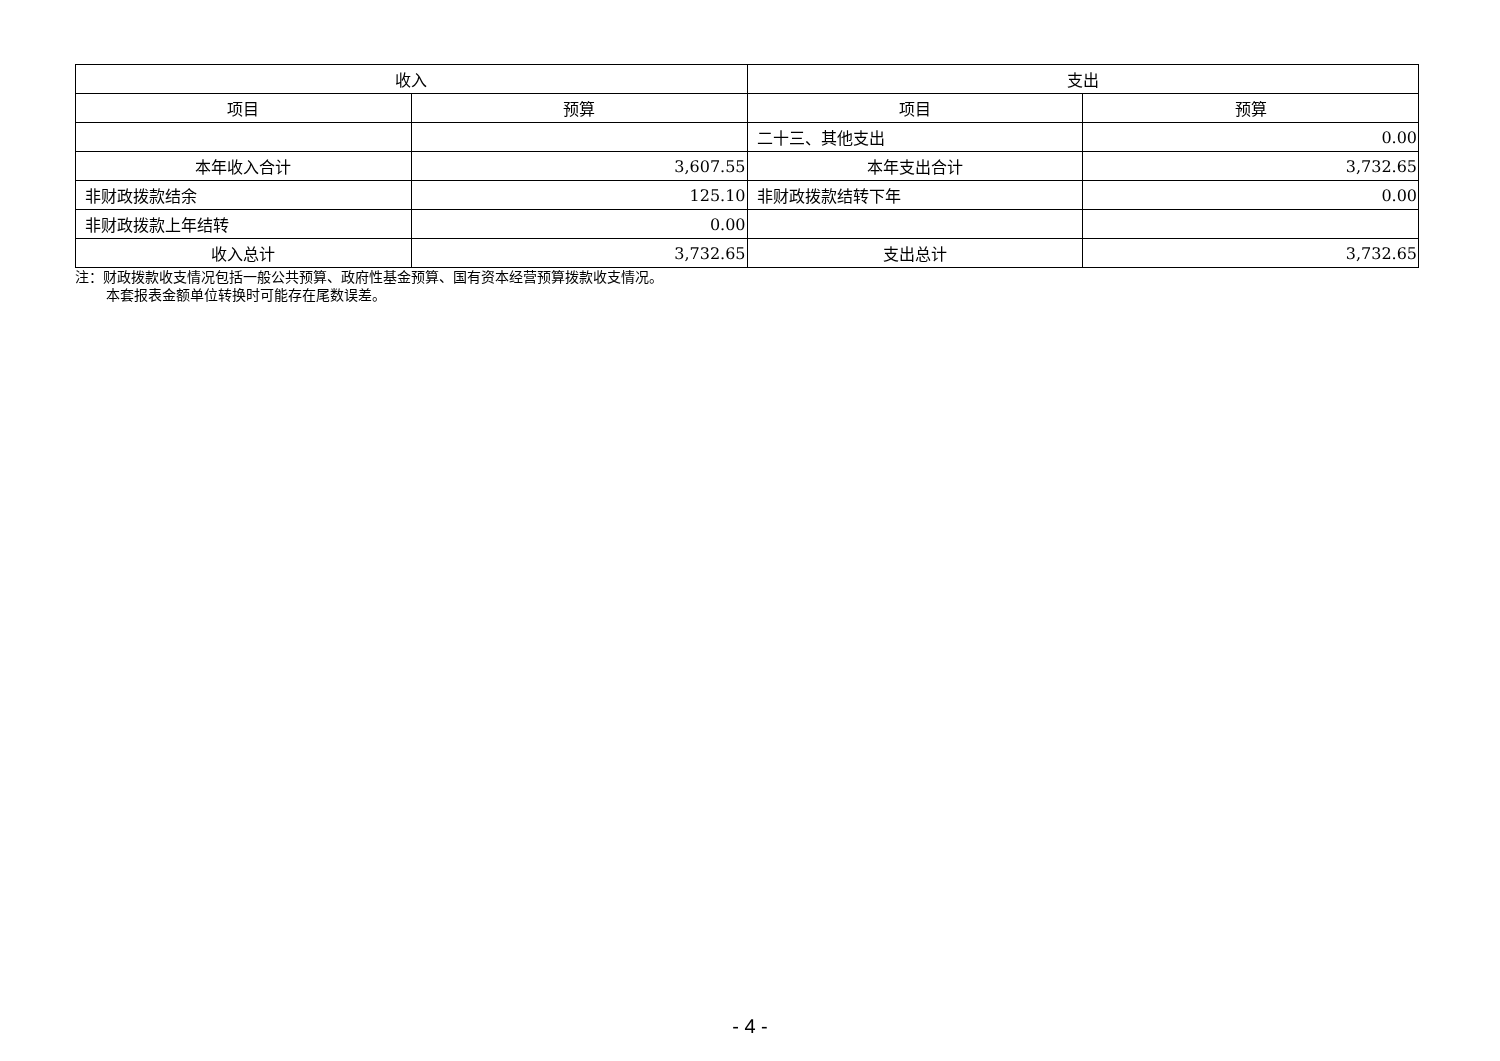| 收入 | | 支出 | |
| --- | --- | --- | --- |
| 项目 | 预算 | 项目 | 预算 |
| | | 二十三、其他支出 | 0.00 |
| 本年收入合计 | 3,607.55 | 本年支出合计 | 3,732.65 |
| 非财政拨款结余 | 125.10 | 非财政拨款结转下年 | 0.00 |
| 非财政拨款上年结转 | 0.00 | | |
| 收入总计 | 3,732.65 | 支出总计 | 3,732.65 |
注：财政拨款收支情况包括一般公共预算、政府性基金预算、国有资本经营预算拨款收支情况。
本套报表金额单位转换时可能存在尾数误差。
- 4 -